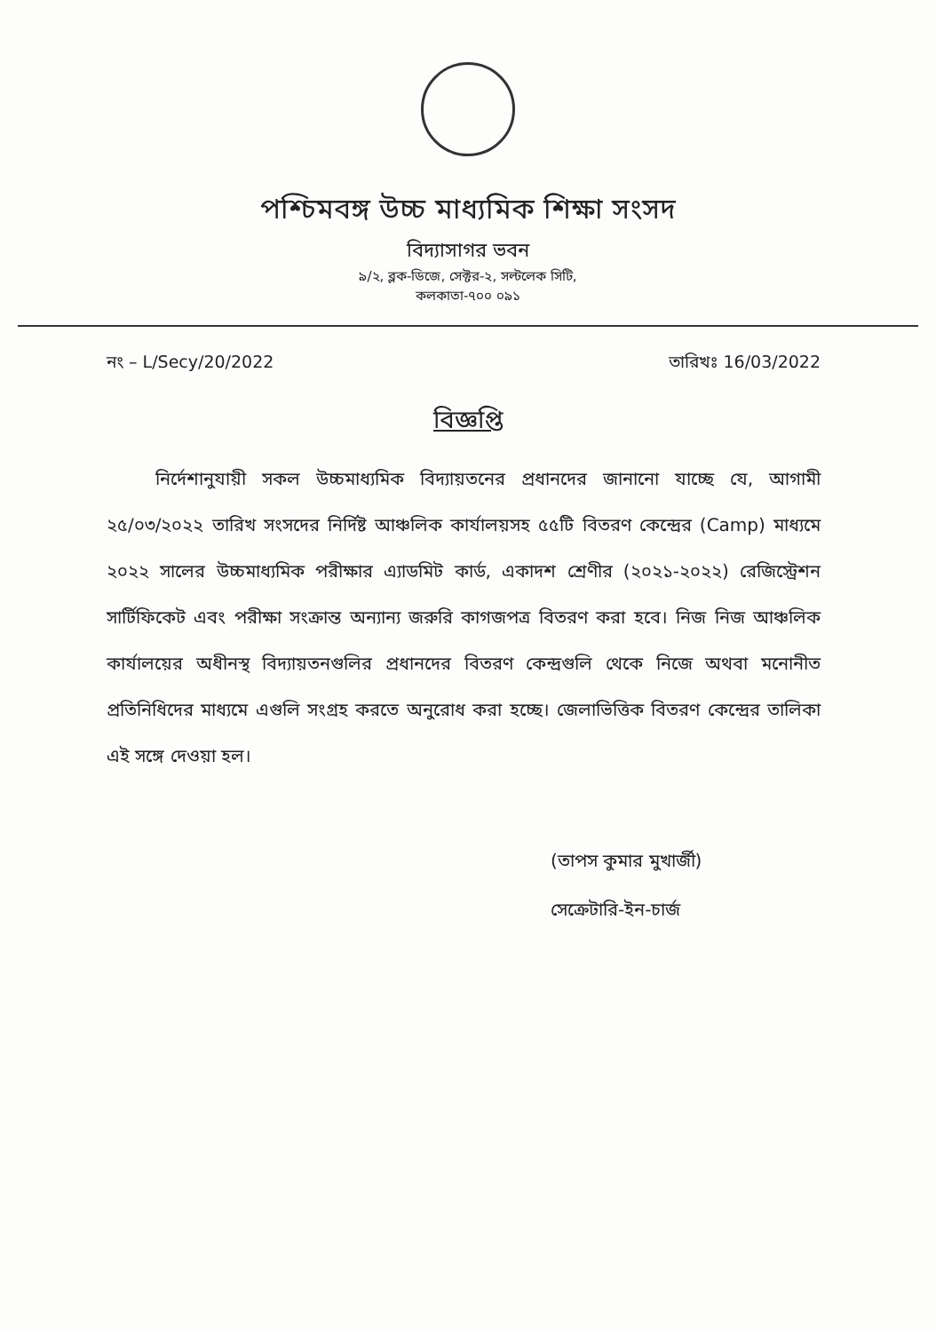পশ্চিমবঙ্গ উচ্চ মাধ্যমিক শিক্ষা সংসদ
বিদ্যাসাগর ভবন
৯/২, ব্লক-ডিজে, সেক্টর-২, সল্টলেক সিটি,
কলকাতা-৭০০ ০৯১
নং – L/Secy/20/2022 তারিখঃ 16/03/2022
বিজ্ঞপ্তি
নির্দেশানুযায়ী সকল উচ্চমাধ্যমিক বিদ্যায়তনের প্রধানদের জানানো যাচ্ছে যে, আগামী ২৫/০৩/২০২২ তারিখ সংসদের নির্দিষ্ট আঞ্চলিক কার্যালয়সহ ৫৫টি বিতরণ কেন্দ্রের (Camp) মাধ্যমে ২০২২ সালের উচ্চমাধ্যমিক পরীক্ষার এ্যাডমিট কার্ড, একাদশ শ্রেণীর (২০২১-২০২২) রেজিস্ট্রেশন সার্টিফিকেট এবং পরীক্ষা সংক্রান্ত অন্যান্য জরুরি কাগজপত্র বিতরণ করা হবে। নিজ নিজ আঞ্চলিক কার্যালয়ের অধীনস্থ বিদ্যায়তনগুলির প্রধানদের বিতরণ কেন্দ্রগুলি থেকে নিজে অথবা মনোনীত প্রতিনিধিদের মাধ্যমে এগুলি সংগ্রহ করতে অনুরোধ করা হচ্ছে। জেলাভিত্তিক বিতরণ কেন্দ্রের তালিকা এই সঙ্গে দেওয়া হল।
(তাপস কুমার মুখার্জী)
সেক্রেটারি-ইন-চার্জ